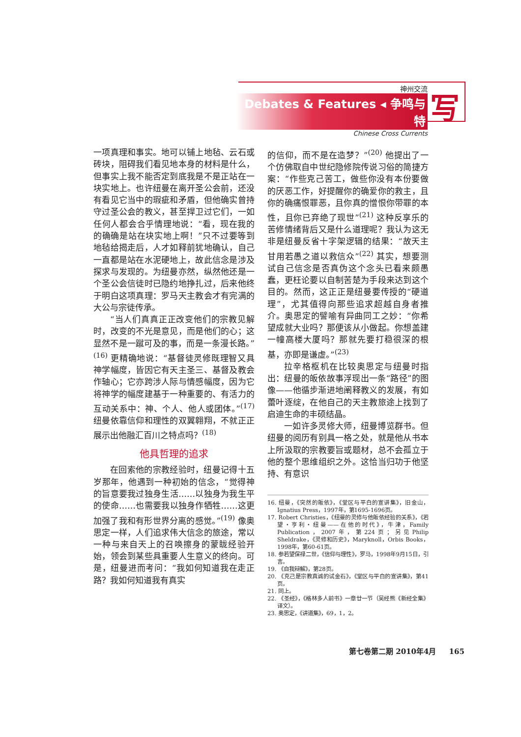神州交流
Debates & Features ◂ 争鸣与特
Chinese Cross Currents
写
一项真理和事实。地可以铺上地毡、云石或砖块，阻碍我们看见地本身的材料是什么，但事实上我不能否定到底我是不是正站在一块实地上。也许纽曼在离开圣公会前，还没有看见它当中的瑕疵和矛盾，但他确实曾持守过圣公会的教义，甚至捍卫过它们，一如任何人都会合乎情理地说：“看，现在我的的确确是站在块实地上啊！”只不过要等到地毡给揭走后，人才如释前犹地确认，自己一直都是站在水泥硬地上，故此信念是涉及探求与发现的。为纽曼亦然，纵然他还是一个圣公会信徒时已隐约地挣扎过，后来他终于明白这项真理：罗马天主教会才有完满的大公与宗徒传承。
“当人们真真正正改变他们的宗教见解时，改变的不光是意见，而是他们的心；这显然不是一蹴可及的事，而是一条漫长路。”<sup>(16)</sup> 更精确地说：“基督徒灵修既理智又具神学幅度，皆因它有天主圣三、基督及教会作轴心；它亦跨涉人际与情感幅度，因为它将神学的幅度建基于一种重要的、有活力的互动关系中：神、个人、他人或团体。”<sup>(17)</sup> 纽曼依靠信仰和理性的双翼翱翔，不就正正展示出他融汇百川之特点吗？<sup>(18)</sup>
他具哲理的追求
在回索他的宗教经验时，纽曼记得十五岁那年，他遇到一种初始的信念，“觉得神的旨意要我过独身生活……以独身为我生平的使命……也需要我以独身作牺牲……这更加强了我和有形世界分离的感觉。”<sup>(19)</sup> 像奥思定一样，人们追求伟大信念的旅途，常以一种与来自天上的召唤擦身的蒙眬经验开始，领会到某些具重要人生意义的终向。可是，纽曼进而考问：“我如何知道我在走正路？我如何知道我有真实
的信仰，而不是在造梦？”<sup>(20)</sup> 他提出了一个仿佛取自中世纪隐修院传说习俗的简捷方案：“作些克己苦工，做些你没有本份要做的厌恶工作，好提醒你的确爱你的救主，且你的确痛恨罪恶，且你真的憎恨你带罪的本性，且你已弃绝了现世”<sup>(21)</sup> 这种反享乐的苦修情绪背后又是什么道理呢？我认为这无非是纽曼反省十字架逻辑的结果：“故天主甘用若愚之道以救信众”<sup>(22)</sup> 其实，想要测试自己信念是否真伪这个念头已看来颇愚蠢，更枉论要以自制苦楚为手段来达到这个目的。然而，这正正是纽曼要传授的“硬道理”，尤其值得向那些追求超越自身者推介。奥思定的譬喻有异曲同工之妙：“你希望成就大业吗？那便该从小做起。你想盖建一幢高楼大厦吗？那就先要打稳很深的根基，亦即是谦虚。”<sup>(23)</sup>
拉辛格枢机在比较奥思定与纽曼时指出：纽曼的皈依故事浮现出一条“路径”的图像——他循步渐进地阐释教义的发展，有如蕾叶逐绽，在他自己的天主教旅途上找到了启迪生命的丰硕结晶。
一如许多灵修大师，纽曼博览群书。但纽曼的阅历有别具一格之处，就是他从书本上所汲取的宗教要旨或题材，总不会孤立于他的整个思维组织之外。这恰当归功于他坚持、有意识
16. 纽曼，《突然的皈依》，《堂区与平白的宣讲集》，旧金山，Ignatius Press，1997年，第1695-1696页。
17. Robert Christies，《纽曼的灵修与他皈依经验的关系》，《若望・亨利・纽曼——在他的时代》，牛津，Family Publication，2007年，第224页；另见Philip Sheldrake，《灵修和历史》，Maryknoll，Orbis Books，1998年，第60-61页。
18. 参若望保禄二世，《信仰与理性》，罗马，1998年9月15日，引言。
19. 《自我辩解》，第28页。
20. 《克己是宗教真诚的试金石》，《堂区与平白的宣讲集》，第41页。
21. 同上。
22. 《圣经》，《格林多人前书》一章廿一节（吴经熊《新经全集》译文）。
23. 奥思定，《讲道集》，69，1，2。
第七卷第二期 2010年4月 165